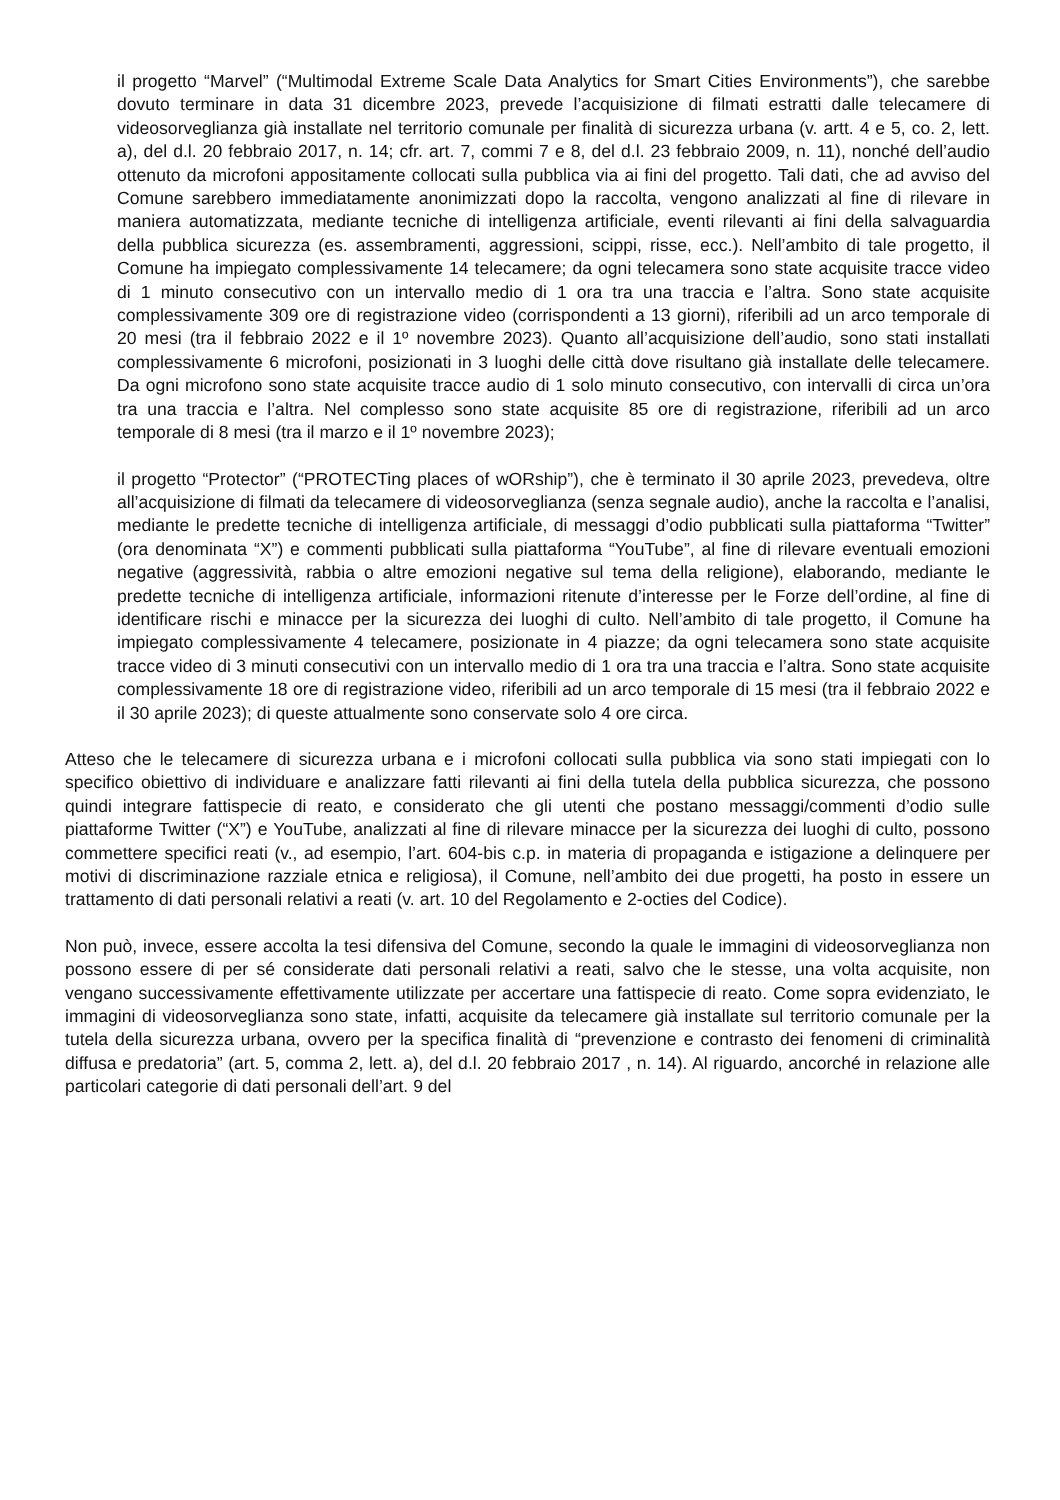il progetto “Marvel” (“Multimodal Extreme Scale Data Analytics for Smart Cities Environments”), che sarebbe dovuto terminare in data 31 dicembre 2023, prevede l’acquisizione di filmati estratti dalle telecamere di videosorveglianza già installate nel territorio comunale per finalità di sicurezza urbana (v. artt. 4 e 5, co. 2, lett. a), del d.l. 20 febbraio 2017, n. 14; cfr. art. 7, commi 7 e 8, del d.l. 23 febbraio 2009, n. 11), nonché dell’audio ottenuto da microfoni appositamente collocati sulla pubblica via ai fini del progetto. Tali dati, che ad avviso del Comune sarebbero immediatamente anonimizzati dopo la raccolta, vengono analizzati al fine di rilevare in maniera automatizzata, mediante tecniche di intelligenza artificiale, eventi rilevanti ai fini della salvaguardia della pubblica sicurezza (es. assembramenti, aggressioni, scippi, risse, ecc.). Nell’ambito di tale progetto, il Comune ha impiegato complessivamente 14 telecamere; da ogni telecamera sono state acquisite tracce video di 1 minuto consecutivo con un intervallo medio di 1 ora tra una traccia e l’altra. Sono state acquisite complessivamente 309 ore di registrazione video (corrispondenti a 13 giorni), riferibili ad un arco temporale di 20 mesi (tra il febbraio 2022 e il 1º novembre 2023). Quanto all’acquisizione dell’audio, sono stati installati complessivamente 6 microfoni, posizionati in 3 luoghi delle città dove risultano già installate delle telecamere. Da ogni microfono sono state acquisite tracce audio di 1 solo minuto consecutivo, con intervalli di circa un’ora tra una traccia e l’altra. Nel complesso sono state acquisite 85 ore di registrazione, riferibili ad un arco temporale di 8 mesi (tra il marzo e il 1º novembre 2023);
il progetto “Protector” (“PROTECTing places of wORship”), che è terminato il 30 aprile 2023, prevedeva, oltre all’acquisizione di filmati da telecamere di videosorveglianza (senza segnale audio), anche la raccolta e l’analisi, mediante le predette tecniche di intelligenza artificiale, di messaggi d’odio pubblicati sulla piattaforma “Twitter” (ora denominata “X”) e commenti pubblicati sulla piattaforma “YouTube”, al fine di rilevare eventuali emozioni negative (aggressività, rabbia o altre emozioni negative sul tema della religione), elaborando, mediante le predette tecniche di intelligenza artificiale, informazioni ritenute d’interesse per le Forze dell’ordine, al fine di identificare rischi e minacce per la sicurezza dei luoghi di culto. Nell’ambito di tale progetto, il Comune ha impiegato complessivamente 4 telecamere, posizionate in 4 piazze; da ogni telecamera sono state acquisite tracce video di 3 minuti consecutivi con un intervallo medio di 1 ora tra una traccia e l’altra. Sono state acquisite complessivamente 18 ore di registrazione video, riferibili ad un arco temporale di 15 mesi (tra il febbraio 2022 e il 30 aprile 2023); di queste attualmente sono conservate solo 4 ore circa.
Atteso che le telecamere di sicurezza urbana e i microfoni collocati sulla pubblica via sono stati impiegati con lo specifico obiettivo di individuare e analizzare fatti rilevanti ai fini della tutela della pubblica sicurezza, che possono quindi integrare fattispecie di reato, e considerato che gli utenti che postano messaggi/commenti d’odio sulle piattaforme Twitter (“X”) e YouTube, analizzati al fine di rilevare minacce per la sicurezza dei luoghi di culto, possono commettere specifici reati (v., ad esempio, l’art. 604-bis c.p. in materia di propaganda e istigazione a delinquere per motivi di discriminazione razziale etnica e religiosa), il Comune, nell’ambito dei due progetti, ha posto in essere un trattamento di dati personali relativi a reati (v. art. 10 del Regolamento e 2-octies del Codice).
Non può, invece, essere accolta la tesi difensiva del Comune, secondo la quale le immagini di videosorveglianza non possono essere di per sé considerate dati personali relativi a reati, salvo che le stesse, una volta acquisite, non vengano successivamente effettivamente utilizzate per accertare una fattispecie di reato. Come sopra evidenziato, le immagini di videosorveglianza sono state, infatti, acquisite da telecamere già installate sul territorio comunale per la tutela della sicurezza urbana, ovvero per la specifica finalità di “prevenzione e contrasto dei fenomeni di criminalità diffusa e predatoria” (art. 5, comma 2, lett. a), del d.l. 20 febbraio 2017 , n. 14). Al riguardo, ancorché in relazione alle particolari categorie di dati personali dell’art. 9 del